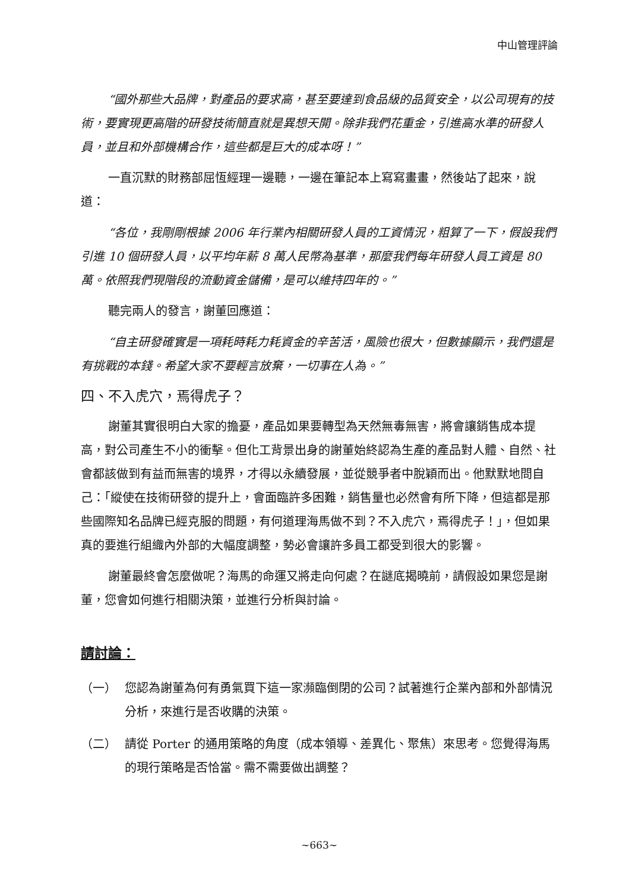中山管理評論
“國外那些大品牌，對產品的要求高，甚至要達到食品級的品質安全，以公司現有的技術，要實現更高階的研發技術簡直就是異想天開。除非我們花重金，引進高水準的研發人員，並且和外部機構合作，這些都是巨大的成本呀！”
一直沉默的財務部屈恆經理一邊聽，一邊在筆記本上寫寫畫畫，然後站了起來，說道：
“各位，我剛剛根據 2006 年行業內相關研發人員的工資情況，粗算了一下，假設我們引進 10 個研發人員，以平均年薪 8 萬人民幣為基準，那麼我們每年研發人員工資是 80 萬。依照我們現階段的流動資金儲備，是可以維持四年的。”
聽完兩人的發言，謝董回應道：
“自主研發確實是一項耗時耗力耗資金的辛苦活，風險也很大，但數據顯示，我們還是有挑戰的本錢。希望大家不要輕言放棄，一切事在人為。”
四、不入虎穴，焉得虎子？
謝董其實很明白大家的擔憂，產品如果要轉型為天然無毒無害，將會讓銷售成本提高，對公司產生不小的衝擊。但化工背景出身的謝董始終認為生產的產品對人體、自然、社會都該做到有益而無害的境界，才得以永續發展，並從競爭者中脫穎而出。他默默地問自己：「縱使在技術研發的提升上，會面臨許多困難，銷售量也必然會有所下降，但這都是那些國際知名品牌已經克服的問題，有何道理海馬做不到？不入虎穴，焉得虎子！」，但如果真的要進行組織內外部的大幅度調整，勢必會讓許多員工都受到很大的影響。
謝董最終會怎麼做呢？海馬的命運又將走向何處？在謎底揭曉前，請假設如果您是謝董，您會如何進行相關決策，並進行分析與討論。
請討論：
（一） 您認為謝董為何有勇氣買下這一家瀕臨倒閉的公司？試著進行企業內部和外部情況分析，來進行是否收購的決策。
（二） 請從 Porter 的通用策略的角度（成本領導、差異化、聚焦）來思考。您覺得海馬的現行策略是否恰當。需不需要做出調整？
~663~